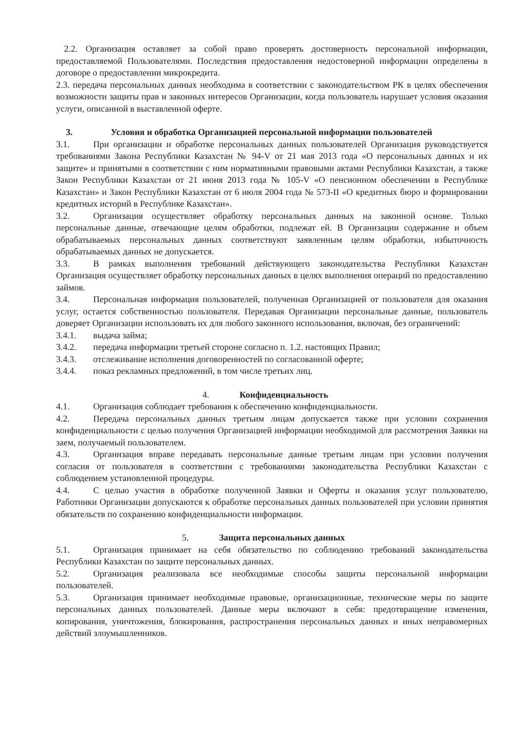2.2. Организация оставляет за собой право проверять достоверность персональной информации, предоставляемой Пользователями. Последствия предоставления недостоверной информации определены в договоре о предоставлении микрокредита.
2.3. передача персональных данных необходима в соответствии с законодательством РК в целях обеспечения возможности защиты прав и законных интересов Организации, когда пользователь нарушает условия оказания услуги, описанной в выставленной оферте.
3. Условия и обработка Организацией персональной информации пользователей
3.1. При организации и обработке персональных данных пользователей Организация руководствуется требованиями Закона Республики Казахстан № 94-V от 21 мая 2013 года «О персональных данных и их защите» и принятыми в соответствии с ним нормативными правовыми актами Республики Казахстан, а также Закон Республики Казахстан от 21 июня 2013 года № 105-V «О пенсионном обеспечении в Республике Казахстан» и Закон Республики Казахстан от 6 июля 2004 года № 573-II «О кредитных бюро и формировании кредитных историй в Республике Казахстан».
3.2. Организация осуществляет обработку персональных данных на законной основе. Только персональные данные, отвечающие целям обработки, подлежат ей. В Организации содержание и объем обрабатываемых персональных данных соответствуют заявленным целям обработки, избыточность обрабатываемых данных не допускается.
3.3. В рамках выполнения требований действующего законодательства Республики Казахстан Организация осуществляет обработку персональных данных в целях выполнения операций по предоставлению займов.
3.4. Персональная информация пользователей, полученная Организацией от пользователя для оказания услуг, остается собственностью пользователя. Передавая Организации персональные данные, пользователь доверяет Организации использовать их для любого законного использования, включая, без ограничений:
3.4.1. выдача займа;
3.4.2. передача информации третьей стороне согласно п. 1.2. настоящих Правил;
3.4.3. отслеживание исполнения договоренностей по согласованной оферте;
3.4.4. показ рекламных предложений, в том числе третьих лиц.
4. Конфиденциальность
4.1. Организация соблюдает требования к обеспечению конфиденциальности.
4.2. Передача персональных данных третьим лицам допускается также при условии сохранения конфиденциальности с целью получения Организацией информации необходимой для рассмотрения Заявки на заем, получаемый пользователем.
4.3. Организация вправе передавать персональные данные третьим лицам при условии получения согласия от пользователя в соответствии с требованиями законодательства Республики Казахстан с соблюдением установленной процедуры.
4.4. С целью участия в обработке полученной Заявки и Оферты и оказания услуг пользователю, Работники Организации допускаются к обработке персональных данных пользователей при условии принятия обязательств по сохранению конфиденциальности информации.
5. Защита персональных данных
5.1. Организация принимает на себя обязательство по соблюдению требований законодательства Республики Казахстан по защите персональных данных.
5.2. Организация реализовала все необходимые способы защиты персональной информации пользователей.
5.3. Организация принимает необходимые правовые, организационные, технические меры по защите персональных данных пользователей. Данные меры включают в себя: предотвращение изменения, копирования, уничтожения, блокирования, распространения персональных данных и иных неправомерных действий злоумышленников.